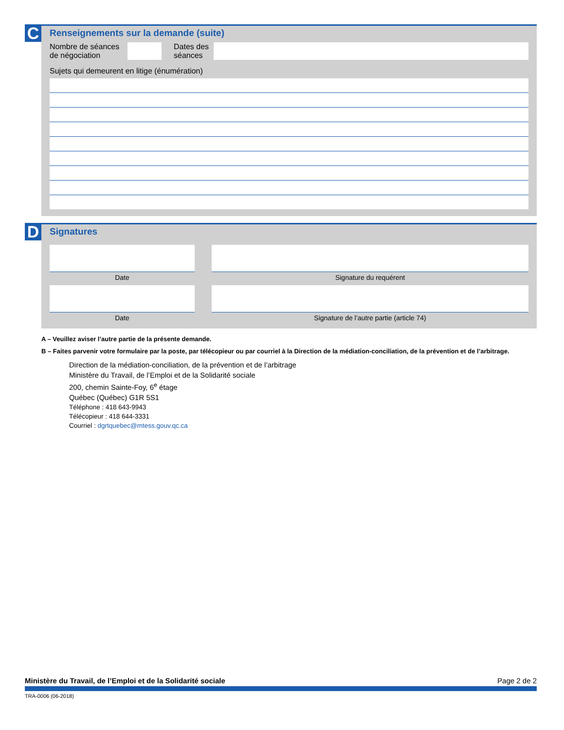C
Renseignements sur la demande (suite)
Nombre de séances de négociation
Dates des séances
Sujets qui demeurent en litige (énumération)
D
Signatures
Date Signature du requérent
Date Signature de l’autre partie (article 74)
A – Veuillez aviser l’autre partie de la présente demande.
B – Faites parvenir votre formulaire par la poste, par télécopieur ou par courriel à la Direction de la médiation-conciliation, de la prévention et de l’arbitrage.
Direction de la médiation-conciliation, de la prévention et de l’arbitrage
Ministère du Travail, de l’Emploi et de la Solidarité sociale
200, chemin Sainte-Foy, 6<sup>e</sup> étage
Québec (Québec) G1R 5S1
Téléphone : 418 643-9943
Télécopieur : 418 644-3331
Courriel : dgrtquebec@mtess.gouv.qc.ca
Ministère du Travail, de l’Emploi et de la Solidarité sociale Page 2 de 2
TRA-0006 (06-2018)